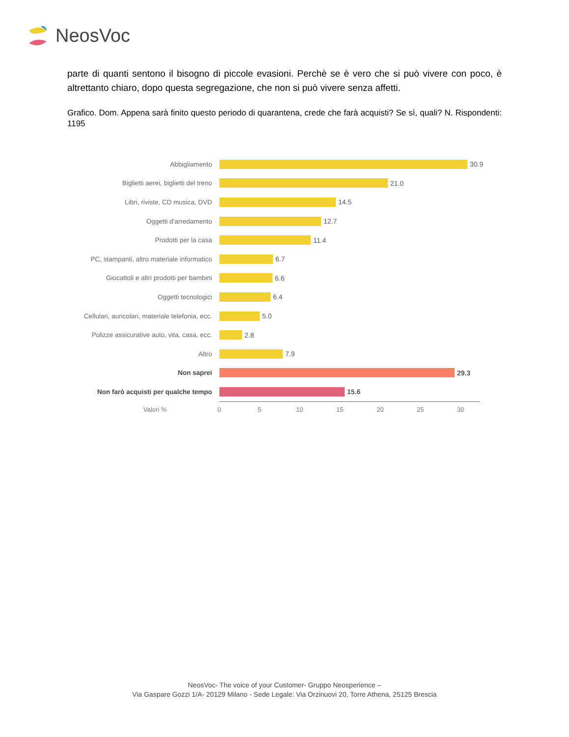NeosVoc
parte di quanti sentono il bisogno di piccole evasioni. Perchè se è vero che si può vivere con poco, è altrettanto chiaro, dopo questa segregazione, che non si può vivere senza affetti.
Grafico. Dom. Appena sarà finito questo periodo di quarantena, crede che farà acquisti? Se sì, quali? N. Rispondenti: 1195
Abbigliamento
30.9
Biglietti aerei, biglietti del treno
21.0
Libri, riviste, CD musica, DVD
14.5
Oggetti d'arredamento
12.7
Prodotti per la casa
11.4
PC, stampanti, altro materiale informatico
6.7
Giocattoli e altri prodotti per bambini
6.6
Oggetti tecnologici
6.4
Cellulari, auricolari, materiale telefonia, ecc.
5.0
Polizze assicurative auto, vita, casa, ecc.
2.8
Altro
7.9
Non saprei
29.3
Non farò acquisti per qualche tempo
15.6
Valori % 0 5 10 15 20 25 30
NeosVoc- The voice of your Customer- Gruppo Neosperience –
Via Gaspare Gozzi 1/A- 20129 Milano - Sede Legale: Via Orzinuovi 20, Torre Athena, 25125 Brescia